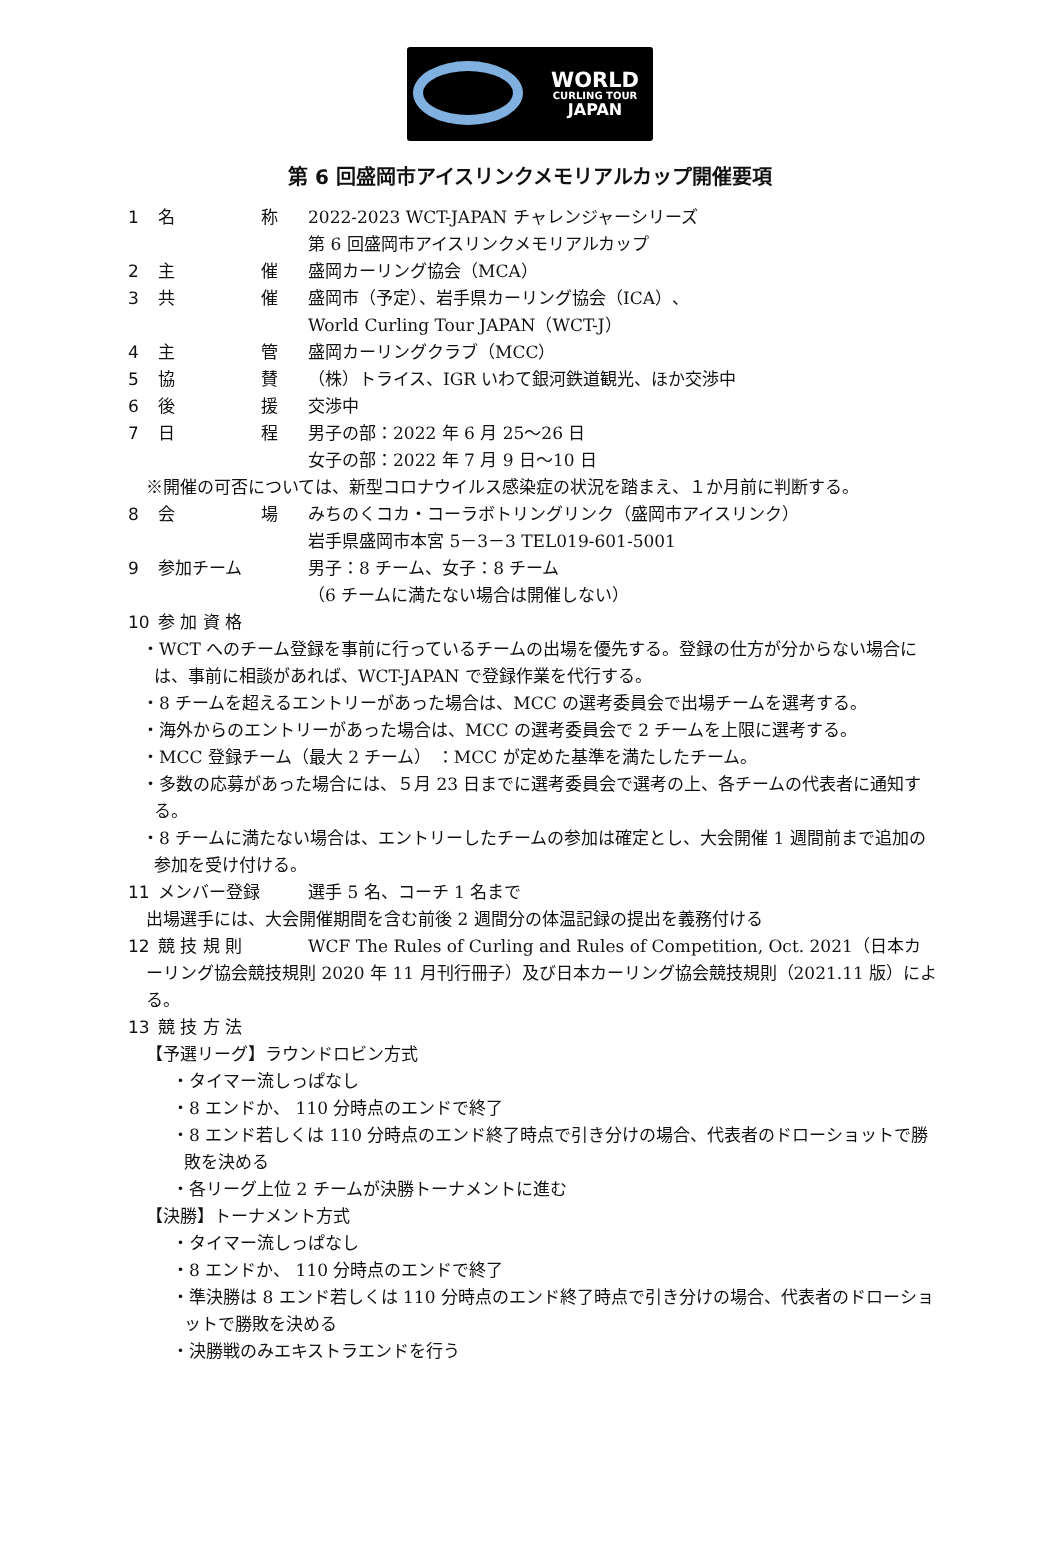WORLD
CURLING TOUR
JAPAN
第 6 回盛岡市アイスリンクメモリアルカップ開催要項
1 名 称 2022-2023 WCT-JAPAN チャレンジャーシリーズ
第 6 回盛岡市アイスリンクメモリアルカップ
2 主 催 盛岡カーリング協会（MCA）
3 共 催 盛岡市（予定）、岩手県カーリング協会（ICA）、
World Curling Tour JAPAN（WCT-J）
4 主 管 盛岡カーリングクラブ（MCC）
5 協 賛 （株）トライス、IGR いわて銀河鉄道観光、ほか交渉中
6 後 援 交渉中
7 日 程 男子の部：2022 年 6 月 25～26 日
女子の部：2022 年 7 月 9 日～10 日
※開催の可否については、新型コロナウイルス感染症の状況を踏まえ、１か月前に判断する。
8 会 場 みちのくコカ・コーラボトリングリンク（盛岡市アイスリンク）
岩手県盛岡市本宮 5－3－3 TEL019-601-5001
9 参加チーム 男子：8 チーム、女子：8 チーム
（6 チームに満たない場合は開催しない）
10 参 加 資 格
・WCT へのチーム登録を事前に行っているチームの出場を優先する。登録の仕方が分からない場合には、事前に相談があれば、WCT-JAPAN で登録作業を代行する。
・8 チームを超えるエントリーがあった場合は、MCC の選考委員会で出場チームを選考する。
・海外からのエントリーがあった場合は、MCC の選考委員会で 2 チームを上限に選考する。
・MCC 登録チーム（最大 2 チーム） ：MCC が定めた基準を満たしたチーム。
・多数の応募があった場合には、５月 23 日までに選考委員会で選考の上、各チームの代表者に通知する。
・8 チームに満たない場合は、エントリーしたチームの参加は確定とし、大会開催 1 週間前まで追加の参加を受け付ける。
11 メンバー登録 選手 5 名、コーチ 1 名まで
出場選手には、大会開催期間を含む前後 2 週間分の体温記録の提出を義務付ける
12 競 技 規 則 WCF The Rules of Curling and Rules of Competition, Oct. 2021（日本カ
ーリング協会競技規則 2020 年 11 月刊行冊子）及び日本カーリング協会競技規則（2021.11 版）による。
13 競 技 方 法
【予選リーグ】ラウンドロビン方式
・タイマー流しっぱなし
・8 エンドか、 110 分時点のエンドで終了
・8 エンド若しくは 110 分時点のエンド終了時点で引き分けの場合、代表者のドローショットで勝敗を決める
・各リーグ上位 2 チームが決勝トーナメントに進む
【決勝】トーナメント方式
・タイマー流しっぱなし
・8 エンドか、 110 分時点のエンドで終了
・準決勝は 8 エンド若しくは 110 分時点のエンド終了時点で引き分けの場合、代表者のドローショットで勝敗を決める
・決勝戦のみエキストラエンドを行う